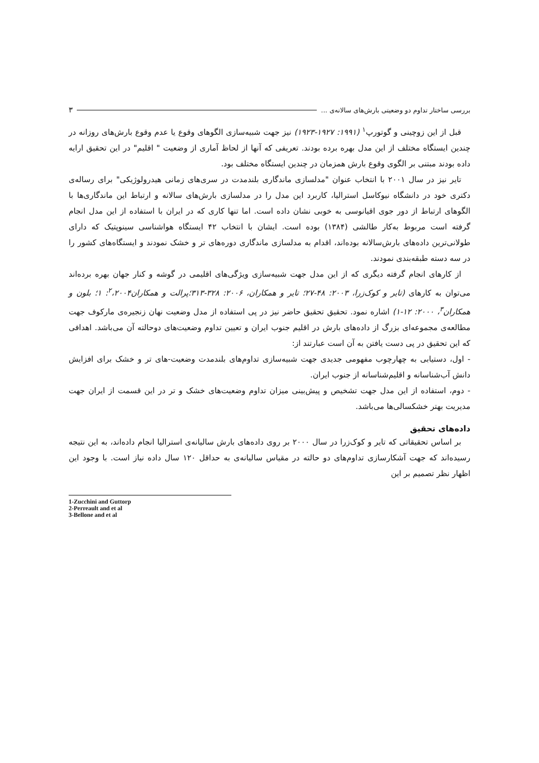بررسی ساختار تداوم دو وضعیتی بارش‌های سالانه‌ی ... ۳
قبل از این زوچینی و گوتورپ<sup>۱</sup> (۱۹۹۱: ۱۹۲۷-۱۹۲۳) نیز جهت شبیه‌سازی الگوهای وقوع یا عدم وقوع بارش‌های روزانه در چندین ایستگاه مختلف از این مدل بهره برده بودند. تعریفی که آنها از لحاظ آماری از وضعیت " اقلیم" در این تحقیق ارایه داده بودند مبتنی بر الگوی وقوع بارش همزمان در چندین ایستگاه مختلف بود.
تایر نیز در سال ۲۰۰۱ با انتخاب عنوان "مدلسازی ماندگاری بلندمدت در سری‌های زمانی هیدرولوژیکی" برای رساله‌ی دکتری خود در دانشگاه نیوکاسل استرالیا، کاربرد این مدل را در مدلسازی بارش‌های سالانه و ارتباط این ماندگاری‌ها با الگوهای ارتباط از دور جوی اقیانوسی به خوبی نشان داده است. اما تنها کاری که در ایران با استفاده از این مدل انجام گرفته است مربوط به‌کار طالشی (۱۳۸۴) بوده است. ایشان با انتخاب ۴۲ ایستگاه هواشناسی سینوپتیک که دارای طولانی‌ترین داده‌های بارش‌سالانه بوده‌اند، اقدام به مدلسازی ماندگاری دوره‌های تر و خشک نمودند و ایستگاه‌های کشور را در سه دسته طبقه‌بندی نمودند.
از کارهای انجام گرفته دیگری که از این مدل جهت شبیه‌سازی ویژگی‌های اقلیمی در گوشه و کنار جهان بهره برده‌اند می‌توان به کارهای (تایر و کوک‌زرا، ۲۰۰۳: ۴۸-۲۷؛ تایر و همکاران، ۲۰۰۶: ۳۲۸-۳۱۳؛پرالت و همکاران<sup>۲</sup>،۲۰۰۴: ۱؛ بلون و همکاران<sup>۳</sup>، ۲۰۰۰: ۱۲-۱) اشاره نمود. تحقیق تحقیق حاضر نیز در پی استفاده از مدل وضعیت نهان زنجیره‌ی مارکوف جهت مطالعه‌ی مجموعه‌ای بزرگ از داده‌های بارش در اقلیم جنوب ایران و تعیین تداوم وضعیت‌های دوحالته آن می‌باشد. اهدافی که این تحقیق در پی دست یافتن به آن است عبارتند از:
- اول، دستیابی به چهارچوب مفهومی جدیدی جهت شبیه‌سازی تداوم‌های بلندمدت وضعیت-های تر و خشک برای افزایش دانش آب‌شناسانه و اقلیم‌شناسانه از جنوب ایران.
- دوم، استفاده از این مدل جهت تشخیص و پیش‌بینی میزان تداوم وضعیت‌های خشک و تر در این قسمت از ایران جهت مدیریت بهتر خشکسالی‌ها می‌باشد.
داده‌های تحقیق
بر اساس تحقیقاتی که تایر و کوک‌زرا در سال ۲۰۰۰ بر روی داده‌های بارش سالیانه‌ی استرالیا انجام داده‌اند، به این نتیجه رسیده‌اند که جهت آشکارسازی تداوم‌های دو حالته در مقیاس سالیانه‌ی به حداقل ۱۲۰ سال داده نیاز است. با وجود این اظهار نظر تصمیم بر این
1-Zucchini and Guttorp
2-Perreault and et al
3-Bellone and et al